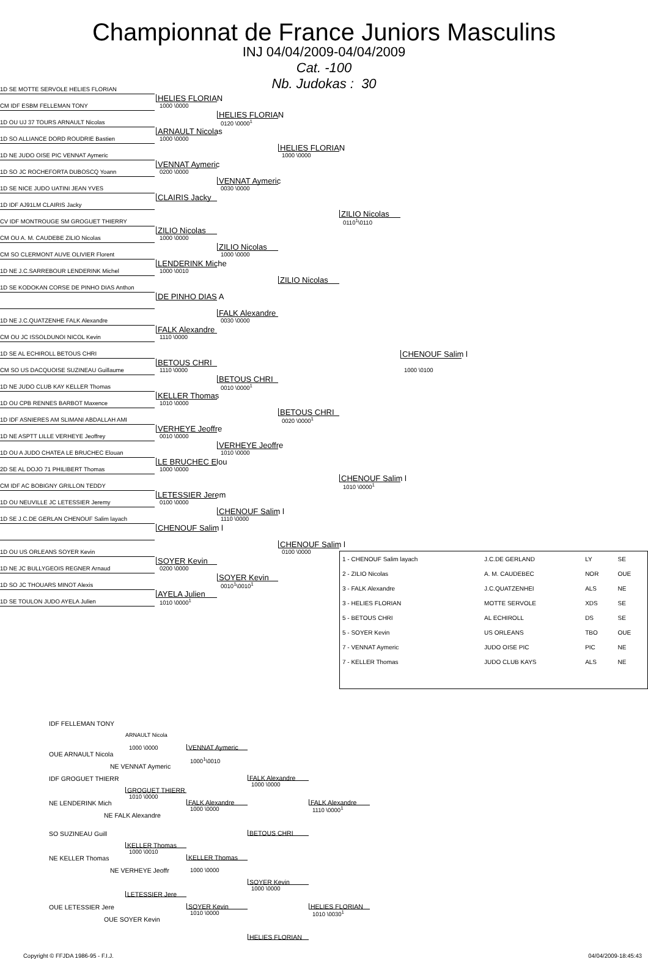Championnat de France Juniors Masculins
INJ 04/04/2009-04/04/2009
Cat. -100
Nb. Judokas : 30
1D SE MOTTE SERVOLE HELIES FLORIAN
HELIES FLORIAN
CM IDF ESBM FELLEMAN TONY
1000 \0000
HELIES FLORIAN
1D OU UJ 37 TOURS ARNAULT Nicolas
0120 \0000<sup>1</sup>
ARNAULT Nicolas
1D SO ALLIANCE DORD ROUDRIE Bastien
1000 \0000
HELIES FLORIAN
1D NE JUDO OISE PIC VENNAT Aymeric
1000 \0000
VENNAT Aymeric
1D SO JC ROCHEFORTA DUBOSCQ Yoann
0200 \0000
VENNAT Aymeric
1D SE NICE JUDO UATINI JEAN YVES
0030 \0000
CLAIRIS Jacky
1D IDF AJ91LM CLAIRIS Jacky
ZILIO Nicolas
CV IDF MONTROUGE SM GROGUET THIERRY
0110<sup>1</sup>\0110
ZILIO Nicolas
CM OU A. M. CAUDEBE ZILIO Nicolas
1000 \0000
ZILIO Nicolas
CM SO CLERMONT AUVE OLIVIER Florent
1000 \0000
LENDERINK Miche
1D NE J.C.SARREBOUR LENDERINK Michel
1000 \0010
ZILIO Nicolas
1D SE KODOKAN CORSE DE PINHO DIAS Anthon
DE PINHO DIAS A
FALK Alexandre
1D NE J.C.QUATZENHE FALK Alexandre
0030 \0000
FALK Alexandre
CM OU JC ISSOLDUNOI NICOL Kevin
1110 \0000
1D SE AL ECHIROLL BETOUS CHRI
CHENOUF Salim l
BETOUS CHRI
1000 \0100
CM SO US DACQUOISE SUZINEAU Guillaume
1110 \0000
BETOUS CHRI
1D NE JUDO CLUB KAY KELLER Thomas
0010 \0000<sup>1</sup>
KELLER Thomas
1D OU CPB RENNES BARBOT Maxence
1010 \0000
BETOUS CHRI
1D IDF ASNIERES AM SLIMANI ABDALLAH AMI
0020 \0000<sup>1</sup>
VERHEYE Jeoffre
1D NE ASPTT LILLE VERHEYE Jeoffrey
0010 \0000
VERHEYE Jeoffre
1D OU A JUDO CHATEA LE BRUCHEC Elouan
1010 \0000
LE BRUCHEC Elou
2D SE AL DOJO 71 PHILIBERT Thomas
1000 \0000
CHENOUF Salim l
CM IDF AC BOBIGNY GRILLON TEDDY
1010 \0000<sup>1</sup>
LETESSIER Jerem
1D OU NEUVILLE JC LETESSIER Jeremy
0100 \0000
CHENOUF Salim l
1D SE J.C.DE GERLAN CHENOUF Salim layach
1110 \0000
CHENOUF Salim l
CHENOUF Salim l
0100 \0000
1D OU US ORLEANS SOYER Kevin
SOYER Kevin
1D NE JC BULLYGEOIS REGNER Arnaud
0200 \0000
SOYER Kevin
1D SO JC THOUARS MINOT Alexis
0010<sup>1</sup>\0010<sup>1</sup>
AYELA Julien
1D SE TOULON JUDO AYELA Julien
1010 \0000<sup>1</sup>
| 1 - CHENOUF Salim layach | J.C.DE GERLAND | LY | SE |
| 2 - ZILIO Nicolas | A. M. CAUDEBEC | NOR | OUE |
| 3 - FALK Alexandre | J.C.QUATZENHEI | ALS | NE |
| 3 - HELIES FLORIAN | MOTTE SERVOLE | XDS | SE |
| 5 - BETOUS CHRI | AL ECHIROLL | DS | SE |
| 5 - SOYER Kevin | US ORLEANS | TBO | OUE |
| 7 - VENNAT Aymeric | JUDO OISE PIC | PIC | NE |
| 7 - KELLER Thomas | JUDO CLUB KAYS | ALS | NE |
IDF FELLEMAN TONY
ARNAULT Nicola
1000 \0000
VENNAT Aymeric
OUE ARNAULT Nicola
1000<sup>1</sup>\0010
NE VENNAT Aymeric
IDF GROGUET THIERR
FALK Alexandre
1000 \0000
GROGUET THIERR
1010 \0000
FALK Alexandre
FALK Alexandre
NE LENDERINK Mich
1000 \0000
1110 \0000<sup>1</sup>
NE FALK Alexandre
SO SUZINEAU Guill
BETOUS CHRI
KELLER Thomas
1000 \0010
NE KELLER Thomas
KELLER Thomas
1000 \0000
NE VERHEYE Jeoffr
SOYER Kevin
1000 \0000
LETESSIER Jere
OUE LETESSIER Jere
SOYER Kevin
HELIES FLORIAN
1010 \0000
1010 \0030<sup>1</sup>
OUE SOYER Kevin
HELIES FLORIAN
Copyright © FFJDA 1986-95 - F.I.J. 04/04/2009-18:45:43